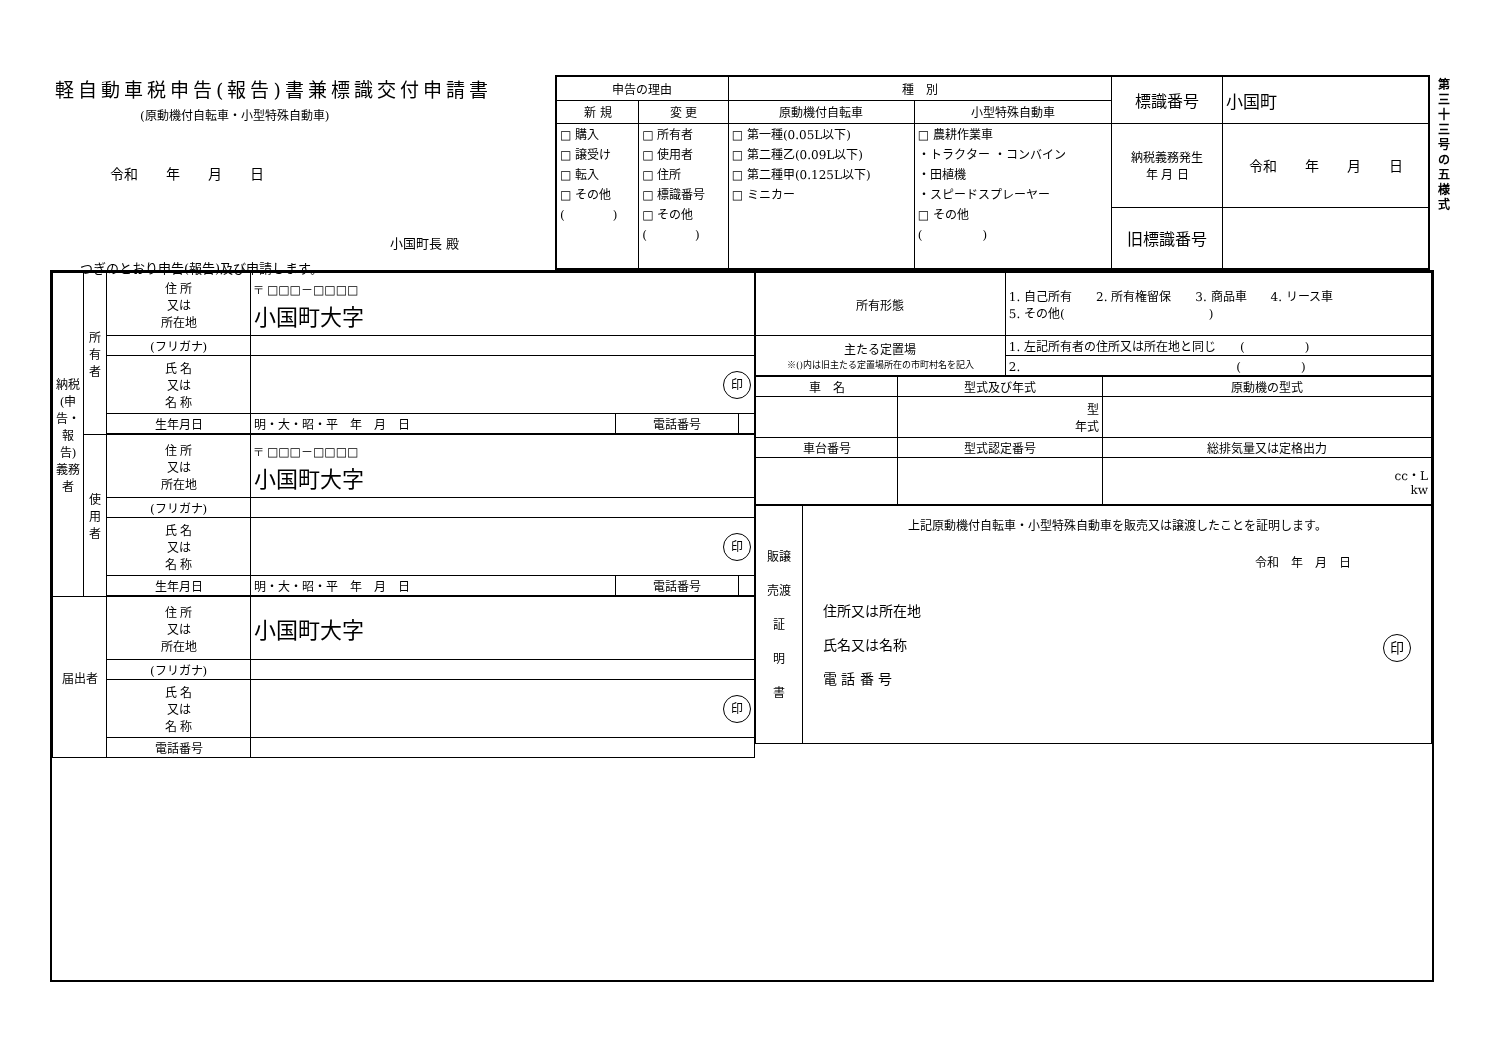軽自動車税申告(報告)書兼標識交付申請書
(原動機付自転車・小型特殊自動車)
令和　　年　　月　　日
小国町長 殿
つぎのとおり申告(報告)及び申請します。
| 申告の理由 | | 種 別 | | 標識番号 | 小国町 |
| 新 規 | 変 更 | 原動機付自転車 | 小型特殊自動車 | | |
| □ 購入 □ 譲受け □ 転入 □ その他 ( ) | □ 所有者 □ 使用者 □ 住所 □ 標識番号 □ その他 ( ) | □ 第一種(0.05L以下) □ 第二種乙(0.09L以下) □ 第二種甲(0.125L以下) □ ミニカー | □ 農耕作業車 ・トラクター ・コンバイン ・田植機 ・スピードスプレーヤー □ その他 ( ) | 納税義務発生 年 月 日 | 令和 年 月 日 |
| | | | | 旧標識番号 | |
第三十三号の五様式
| 納税(申告・報告)義務者 | 所有者 | 住 所 又は 所在地 | 〒 □□□－□□□□ 小国町大字 | | |
| | | (フリガナ) | | | |
| | | 氏 名 又は 名 称 | 印 | | |
| | | 生年月日 | 明・大・昭・平 年 月 日 | 電話番号 | |
| | 使用者 | 住 所 又は 所在地 | 〒 □□□－□□□□ 小国町大字 | | |
| | | (フリガナ) | | | |
| | | 氏 名 又は 名 称 | 印 | | |
| | | 生年月日 | 明・大・昭・平 年 月 日 | 電話番号 | |
| 届出者 | | 住 所 又は 所在地 | 小国町大字 | | |
| | | (フリガナ) | | | |
| | | 氏 名 又は 名 称 | 印 | | |
| | | 電話番号 | | | |
| 所有形態 | 1. 自己所有 2. 所有権留保 3. 商品車 4. リース車 5. その他( ) |
| 主たる定置場 ※()内は旧主たる定置場所在の市町村名を記入 | 1. 左記所有者の住所又は所在地と同じ ( ) |
| | 2. ( ) |
| 車 名 | 型式及び年式 | 原動機の型式 |
| --- | --- | --- |
| | 型 年式 | |
| 車台番号 | 型式認定番号 | 総排気量又は定格出力 |
| | | cc・L kw |
| 販譲 売渡 証 明 書 | 上記原動機付自転車・小型特殊自動車を販売又は譲渡したことを証明します。 令和 年 月 日 住所又は所在地 氏名又は名称 印 電 話 番 号 |